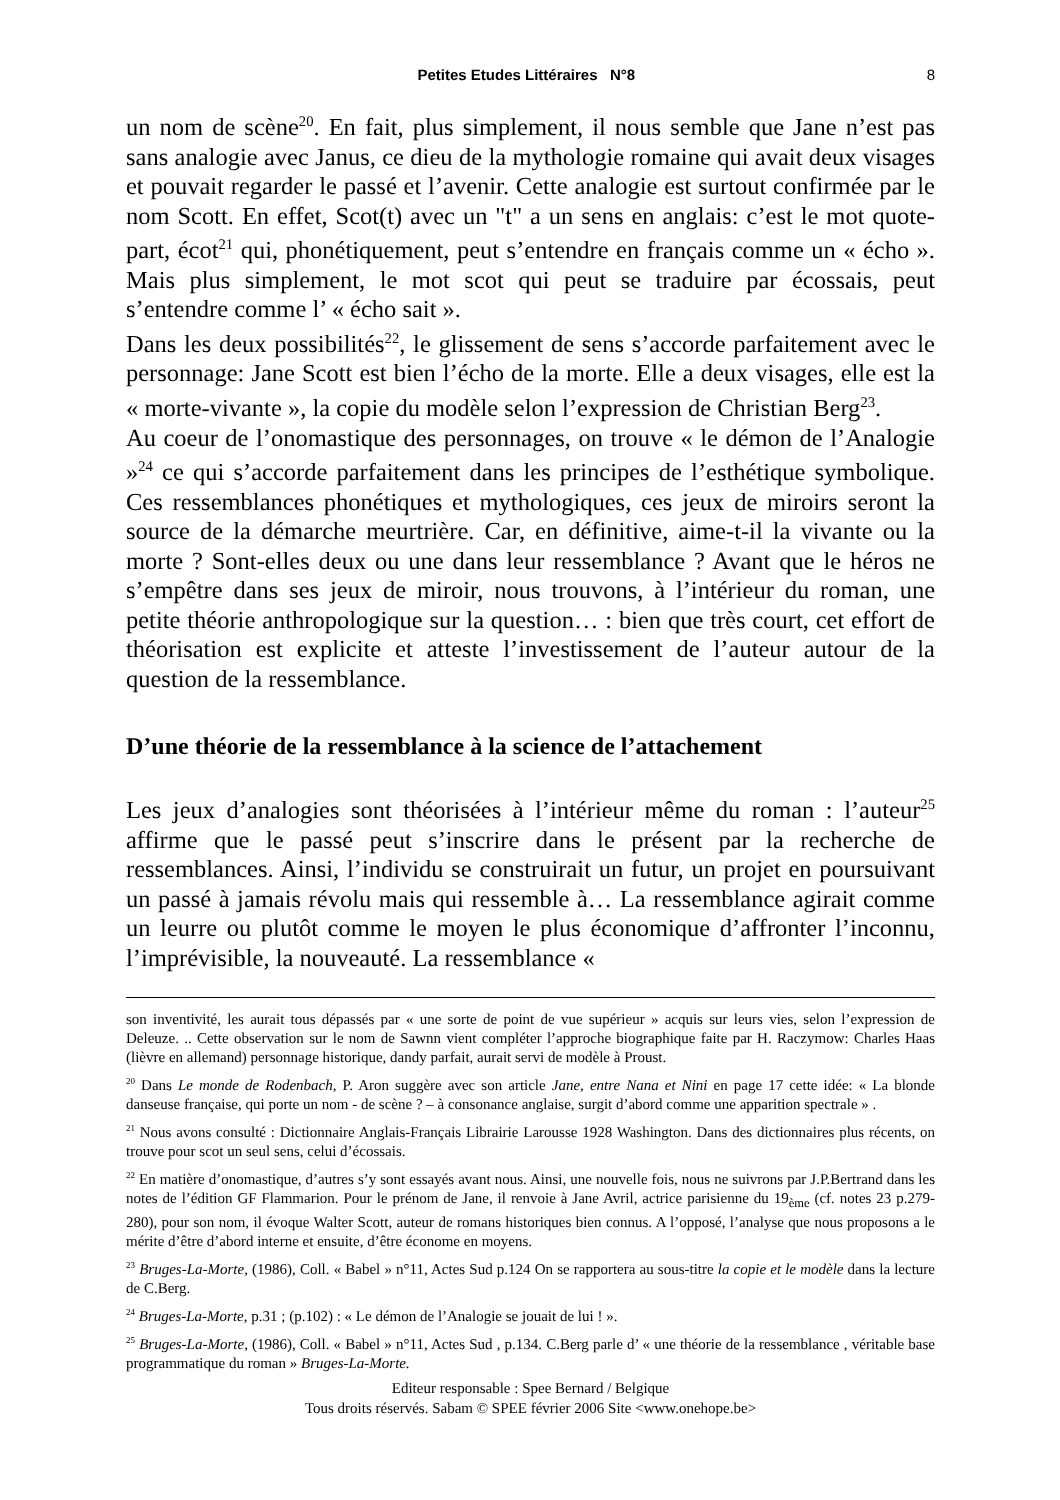Petites Etudes Littéraires N°8 8
un nom de scène<sup>20</sup>. En fait, plus simplement, il nous semble que Jane n’est pas sans analogie avec Janus, ce dieu de la mythologie romaine qui avait deux visages et pouvait regarder le passé et l’avenir. Cette analogie est surtout confirmée par le nom Scott. En effet, Scot(t) avec un "t" a un sens en anglais: c’est le mot quote-part, écot<sup>21</sup> qui, phonétiquement, peut s’entendre en français comme un « écho ». Mais plus simplement, le mot scot qui peut se traduire par écossais, peut s’entendre comme l’ « écho sait ».
Dans les deux possibilités<sup>22</sup>, le glissement de sens s’accorde parfaitement avec le personnage: Jane Scott est bien l’écho de la morte. Elle a deux visages, elle est la « morte-vivante », la copie du modèle selon l’expression de Christian Berg<sup>23</sup>.
Au coeur de l’onomastique des personnages, on trouve « le démon de l’Analogie »<sup>24</sup> ce qui s’accorde parfaitement dans les principes de l’esthétique symbolique. Ces ressemblances phonétiques et mythologiques, ces jeux de miroirs seront la source de la démarche meurtrière. Car, en définitive, aime-t-il la vivante ou la morte ? Sont-elles deux ou une dans leur ressemblance ? Avant que le héros ne s’empêtre dans ses jeux de miroir, nous trouvons, à l’intérieur du roman, une petite théorie anthropologique sur la question… : bien que très court, cet effort de théorisation est explicite et atteste l’investissement de l’auteur autour de la question de la ressemblance.
D’une théorie de la ressemblance à la science de l’attachement
Les jeux d’analogies sont théorisées à l’intérieur même du roman : l’auteur<sup>25</sup> affirme que le passé peut s’inscrire dans le présent par la recherche de ressemblances. Ainsi, l’individu se construirait un futur, un projet en poursuivant un passé à jamais révolu mais qui ressemble à… La ressemblance agirait comme un leurre ou plutôt comme le moyen le plus économique d’affronter l’inconnu, l’imprévisible, la nouveauté. La ressemblance «
son inventivité, les aurait tous dépassés par « une sorte de point de vue supérieur » acquis sur leurs vies, selon l’expression de Deleuze. .. Cette observation sur le nom de Sawnn vient compléter l’approche biographique faite par H. Raczymow: Charles Haas (lièvre en allemand) personnage historique, dandy parfait, aurait servi de modèle à Proust.
<sup>20</sup> Dans Le monde de Rodenbach, P. Aron suggère avec son article Jane, entre Nana et Nini en page 17 cette idée: « La blonde danseuse française, qui porte un nom - de scène ? – à consonance anglaise, surgit d’abord comme une apparition spectrale » .
<sup>21</sup> Nous avons consulté : Dictionnaire Anglais-Français Librairie Larousse 1928 Washington. Dans des dictionnaires plus récents, on trouve pour scot un seul sens, celui d’écossais.
<sup>22</sup> En matière d’onomastique, d’autres s’y sont essayés avant nous. Ainsi, une nouvelle fois, nous ne suivrons par J.P.Bertrand dans les notes de l’édition GF Flammarion. Pour le prénom de Jane, il renvoie à Jane Avril, actrice parisienne du 19<sub>ème</sub> (cf. notes 23 p.279-280), pour son nom, il évoque Walter Scott, auteur de romans historiques bien connus. A l’opposé, l’analyse que nous proposons a le mérite d’être d’abord interne et ensuite, d’être économe en moyens.
<sup>23</sup> Bruges-La-Morte, (1986), Coll. « Babel » n°11, Actes Sud p.124 On se rapportera au sous-titre la copie et le modèle dans la lecture de C.Berg.
<sup>24</sup> Bruges-La-Morte, p.31 ; (p.102) : « Le démon de l’Analogie se jouait de lui ! ».
<sup>25</sup> Bruges-La-Morte, (1986), Coll. « Babel » n°11, Actes Sud , p.134. C.Berg parle d’ « une théorie de la ressemblance , véritable base programmatique du roman » Bruges-La-Morte.
Editeur responsable : Spee Bernard / Belgique
Tous droits réservés. Sabam © SPEE février 2006 Site <www.onehope.be>